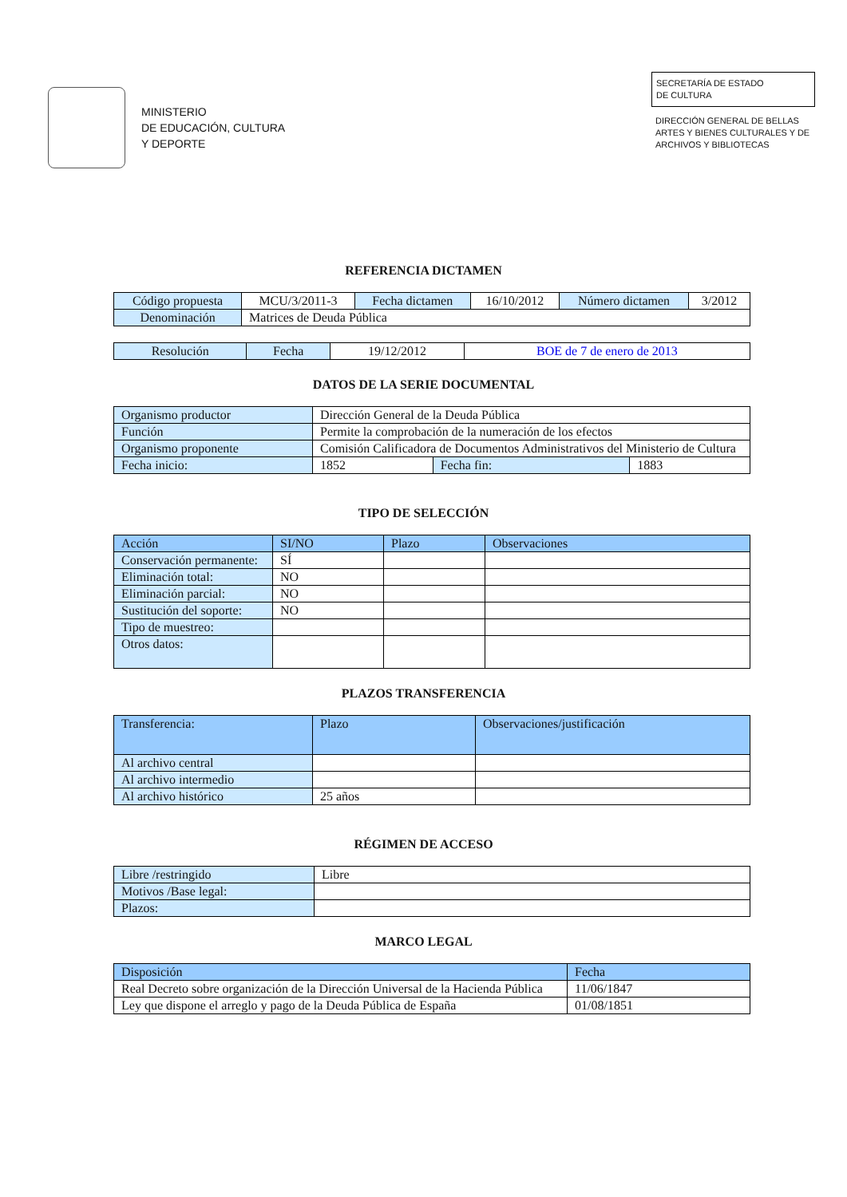MINISTERIO
DE EDUCACIÓN, CULTURA
Y DEPORTE
SECRETARÍA DE ESTADO
DE CULTURA
DIRECCIÓN GENERAL DE BELLAS ARTES Y BIENES CULTURALES Y DE ARCHIVOS Y BIBLIOTECAS
REFERENCIA DICTAMEN
| Código propuesta | MCU/3/2011-3 | Fecha dictamen | 16/10/2012 | Número dictamen | 3/2012 |
| Denominación | Matrices de Deuda Pública | | | | |
| Resolución | Fecha | 19/12/2012 | BOE de 7 de enero de 2013 |
DATOS DE LA SERIE DOCUMENTAL
| Organismo productor | Dirección General de la Deuda Pública | | |
| Función | Permite la comprobación de la numeración de los efectos | | |
| Organismo proponente | Comisión Calificadora de Documentos Administrativos del Ministerio de Cultura | | |
| Fecha inicio: | 1852 | Fecha fin: | 1883 |
TIPO DE SELECCIÓN
| Acción | SI/NO | Plazo | Observaciones |
| --- | --- | --- | --- |
| Conservación permanente: | SÍ | | |
| Eliminación total: | NO | | |
| Eliminación parcial: | NO | | |
| Sustitución del soporte: | NO | | |
| Tipo de muestreo: | | | |
| Otros datos: | | | |
PLAZOS TRANSFERENCIA
| Transferencia: | Plazo | Observaciones/justificación |
| --- | --- | --- |
| Al archivo central | | |
| Al archivo intermedio | | |
| Al archivo histórico | 25 años | |
RÉGIMEN DE ACCESO
| Libre /restringido | Libre |
| Motivos /Base legal: | |
| Plazos: | |
MARCO LEGAL
| Disposición | Fecha |
| --- | --- |
| Real Decreto sobre organización de la Dirección Universal de la Hacienda Pública | 11/06/1847 |
| Ley que dispone el arreglo y pago de la Deuda Pública de España | 01/08/1851 |